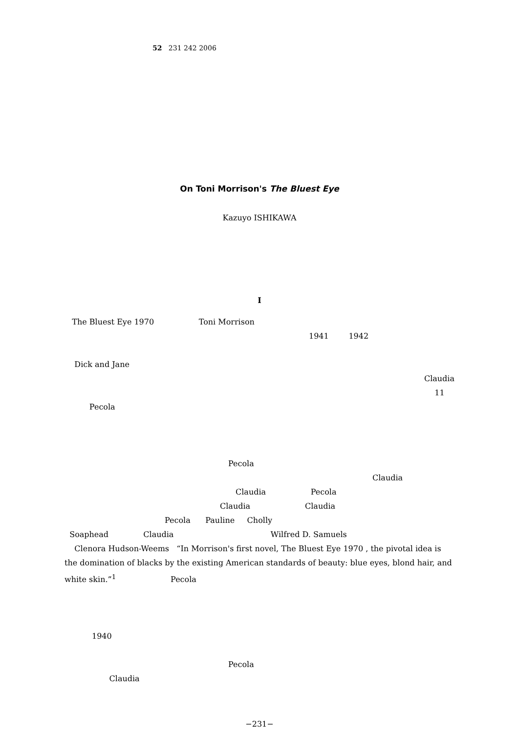52 231 242 2006
On Toni Morrison's The Bluest Eye
Kazuyo ISHIKAWA
I
The Bluest Eye 1970 Toni Morrison
1941 1942
Dick and Jane
Claudia
11
Pecola
Pecola
Claudia
Claudia Pecola
Claudia Claudia
Pecola Pauline Cholly
Soaphead Claudia Wilfred D. Samuels
Clenora Hudson-Weems “In Morrison's first novel, The Bluest Eye 1970 , the pivotal idea is the domination of blacks by the existing American standards of beauty: blue eyes, blond hair, and white skin.”<sup>1</sup> Pecola
1940
Pecola
Claudia
−231−